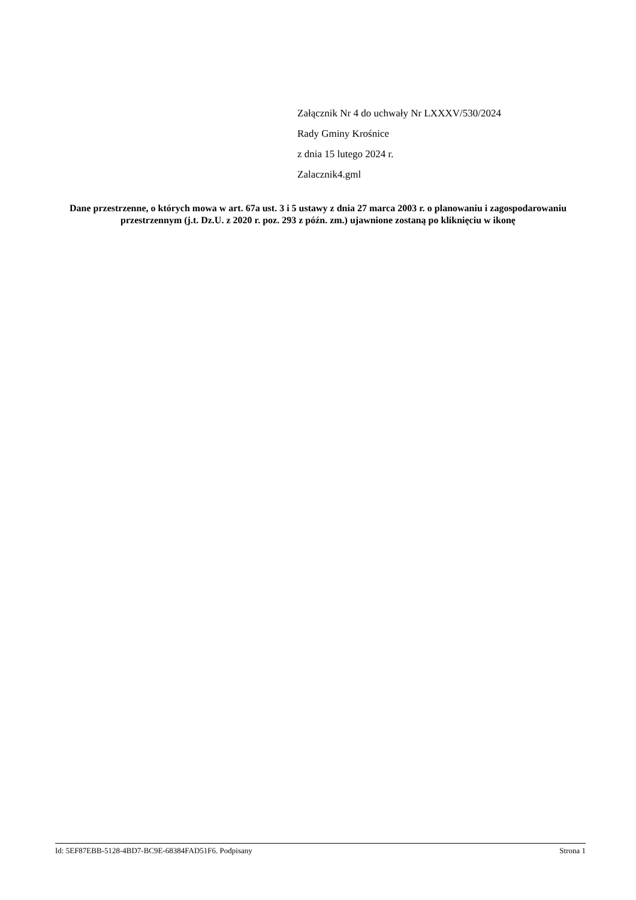Załącznik Nr 4 do uchwały Nr LXXXV/530/2024
Rady Gminy Krośnice
z dnia 15 lutego 2024 r.
Zalacznik4.gml
Dane przestrzenne, o których mowa w art. 67a ust. 3 i 5 ustawy z dnia 27 marca 2003 r. o planowaniu i zagospodarowaniu przestrzennym (j.t. Dz.U. z 2020 r. poz. 293 z późn. zm.) ujawnione zostaną po kliknięciu w ikonę
Id: 5EF87EBB-5128-4BD7-BC9E-68384FAD51F6. Podpisany Strona 1